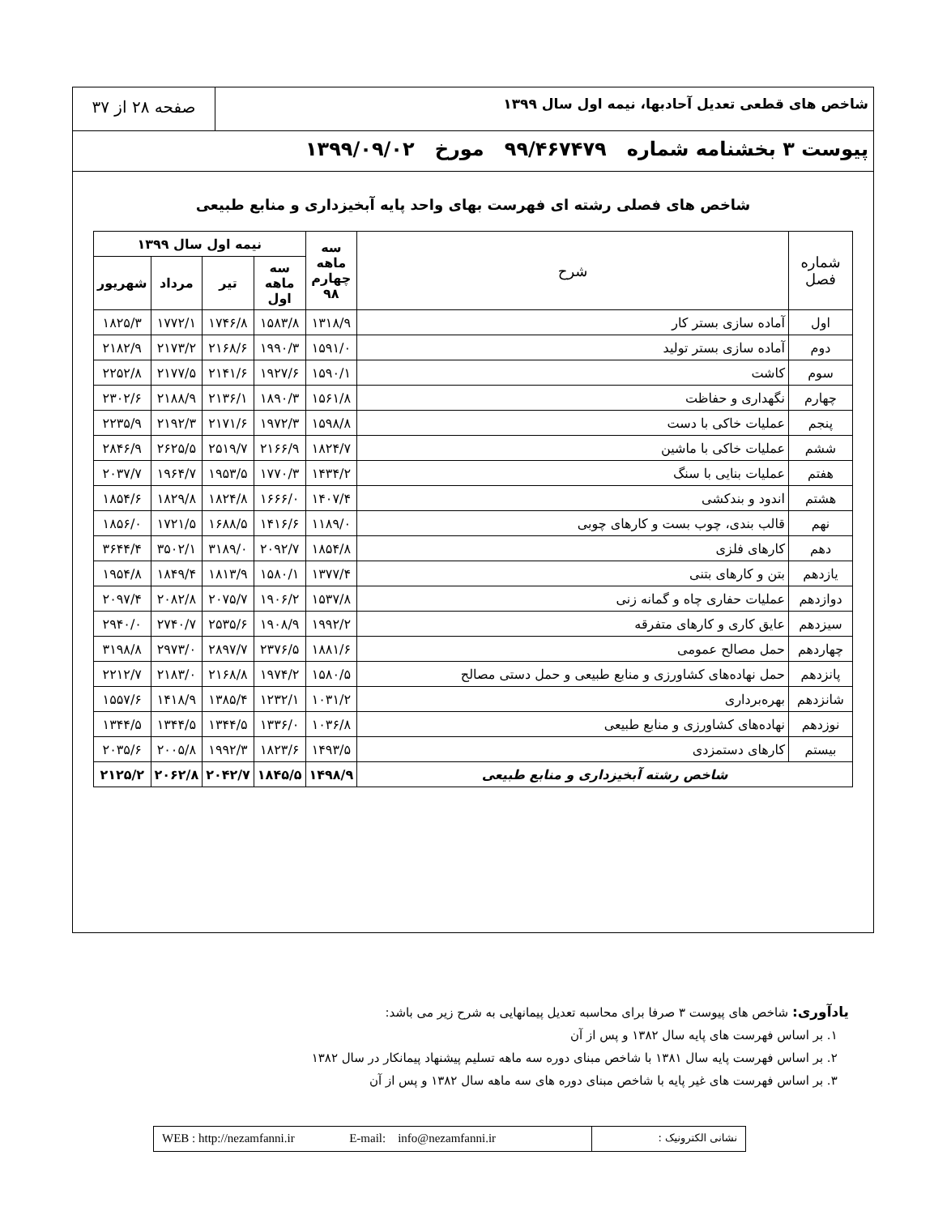شاخص های قطعی تعدیل آحادبها، نیمه اول سال ۱۳۹۹
صفحه ۲۸ از ۳۷
پیوست ۳ بخشنامه شماره ۹۹/۴۶۷۴۷۹ مورخ ۱۳۹۹/۰۹/۰۲
شاخص های فصلی رشته ای فهرست بهای واحد پایه آبخیزداری و منابع طبیعی
| شماره فصل | شرح | سه ماهه چهارم ۹۸ | نیمه اول سال ۱۳۹۹ | | | |
| --- | --- | --- | --- | --- | --- | --- |
| | | | سه ماهه اول | تیر | مرداد | شهریور |
| اول | آماده سازی بستر کار | ۱۳۱۸/۹ | ۱۵۸۳/۸ | ۱۷۴۶/۸ | ۱۷۷۲/۱ | ۱۸۲۵/۳ |
| دوم | آماده سازی بستر تولید | ۱۵۹۱/۰ | ۱۹۹۰/۳ | ۲۱۶۸/۶ | ۲۱۷۳/۲ | ۲۱۸۲/۹ |
| سوم | کاشت | ۱۵۹۰/۱ | ۱۹۲۷/۶ | ۲۱۴۱/۶ | ۲۱۷۷/۵ | ۲۲۵۲/۸ |
| چهارم | نگهداری و حفاظت | ۱۵۶۱/۸ | ۱۸۹۰/۳ | ۲۱۳۶/۱ | ۲۱۸۸/۹ | ۲۳۰۲/۶ |
| پنجم | عملیات خاکی با دست | ۱۵۹۸/۸ | ۱۹۷۲/۳ | ۲۱۷۱/۶ | ۲۱۹۲/۳ | ۲۲۳۵/۹ |
| ششم | عملیات خاکی با ماشین | ۱۸۲۴/۷ | ۲۱۶۶/۹ | ۲۵۱۹/۷ | ۲۶۲۵/۵ | ۲۸۴۶/۹ |
| هفتم | عملیات بنایی با سنگ | ۱۴۳۴/۲ | ۱۷۷۰/۳ | ۱۹۵۳/۵ | ۱۹۶۴/۷ | ۲۰۳۷/۷ |
| هشتم | اندود و بندکشی | ۱۴۰۷/۴ | ۱۶۶۶/۰ | ۱۸۲۴/۸ | ۱۸۲۹/۸ | ۱۸۵۴/۶ |
| نهم | قالب بندی، چوب بست و کارهای چوبی | ۱۱۸۹/۰ | ۱۴۱۶/۶ | ۱۶۸۸/۵ | ۱۷۲۱/۵ | ۱۸۵۶/۰ |
| دهم | کارهای فلزی | ۱۸۵۴/۸ | ۲۰۹۲/۷ | ۳۱۸۹/۰ | ۳۵۰۲/۱ | ۳۶۴۴/۴ |
| یازدهم | بتن و کارهای بتنی | ۱۳۷۷/۴ | ۱۵۸۰/۱ | ۱۸۱۳/۹ | ۱۸۴۹/۴ | ۱۹۵۴/۸ |
| دوازدهم | عملیات حفاری چاه و گمانه زنی | ۱۵۳۷/۸ | ۱۹۰۶/۲ | ۲۰۷۵/۷ | ۲۰۸۲/۸ | ۲۰۹۷/۴ |
| سیزدهم | عایق کاری و کارهای متفرقه | ۱۹۹۲/۲ | ۱۹۰۸/۹ | ۲۵۳۵/۶ | ۲۷۴۰/۷ | ۲۹۴۰/۰ |
| چهاردهم | حمل مصالح عمومی | ۱۸۸۱/۶ | ۲۳۷۶/۵ | ۲۸۹۷/۷ | ۲۹۷۳/۰ | ۳۱۹۸/۸ |
| پانزدهم | حمل نهاده‌های کشاورزی و منابع طبیعی و حمل دستی مصالح | ۱۵۸۰/۵ | ۱۹۷۴/۲ | ۲۱۶۸/۸ | ۲۱۸۳/۰ | ۲۲۱۲/۷ |
| شانزدهم | بهره‌برداری | ۱۰۳۱/۲ | ۱۲۳۲/۱ | ۱۳۸۵/۴ | ۱۴۱۸/۹ | ۱۵۵۷/۶ |
| نوزدهم | نهاده‌های کشاورزی و منابع طبیعی | ۱۰۳۶/۸ | ۱۳۳۶/۰ | ۱۳۴۴/۵ | ۱۳۴۴/۵ | ۱۳۴۴/۵ |
| بیستم | کارهای دستمزدی | ۱۴۹۳/۵ | ۱۸۲۳/۶ | ۱۹۹۲/۳ | ۲۰۰۵/۸ | ۲۰۳۵/۶ |
| شاخص رشته آبخیزداری و منابع طبیعی | | ۱۴۹۸/۹ | ۱۸۴۵/۵ | ۲۰۴۲/۷ | ۲۰۶۲/۸ | ۲۱۲۵/۲ |
یادآوری: شاخص های پیوست ۳ صرفا برای محاسبه تعدیل پیمانهایی به شرح زیر می باشد:
۱. بر اساس فهرست های پایه سال ۱۳۸۲ و پس از آن
۲. بر اساس فهرست پایه سال ۱۳۸۱ با شاخص مبنای دوره سه ماهه تسلیم پیشنهاد پیمانکار در سال ۱۳۸۲
۳. بر اساس فهرست های غیر پایه با شاخص مبنای دوره های سه ماهه سال ۱۳۸۲ و پس از آن
WEB : http://nezamfanni.ir E-mail: info@nezamfanni.ir
نشانی الکترونیک :